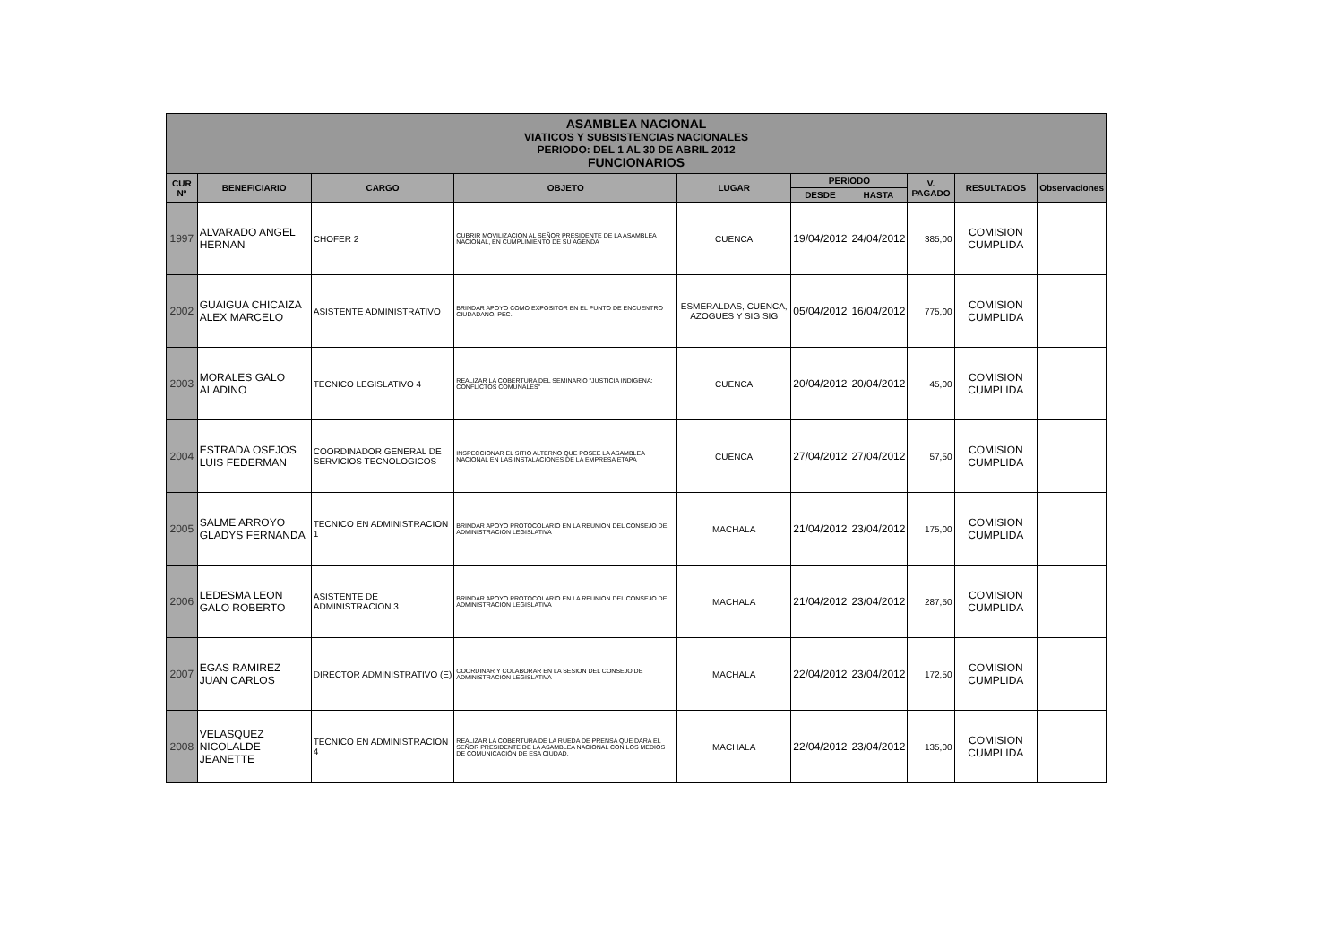| ASAMBLEA NACIONAL VIATICOS Y SUBSISTENCIAS NACIONALES PERIODO: DEL 1 AL 30 DE ABRIL 2012 FUNCIONARIOS | | | | | | | | | |
| --- | --- | --- | --- | --- | --- | --- | --- | --- | --- |
| CUR Nº | BENEFICIARIO | CARGO | OBJETO | LUGAR | PERIODO | | V. PAGADO | RESULTADOS | Observaciones |
| | | | | | DESDE | HASTA | | | |
| 1997 | ALVARADO ANGEL HERNAN | CHOFER 2 | CUBRIR MOVILIZACION AL SEÑOR PRESIDENTE DE LA ASAMBLEA NACIONAL, EN CUMPLIMIENTO DE SU AGENDA | CUENCA | 19/04/2012 | 24/04/2012 | 385,00 | COMISION CUMPLIDA | |
| 2002 | GUAIGUA CHICAIZA ALEX MARCELO | ASISTENTE ADMINISTRATIVO | BRINDAR APOYO COMO EXPOSITOR EN EL PUNTO DE ENCUENTRO CIUDADANO, PEC. | ESMERALDAS, CUENCA, AZOGUES Y SIG SIG | 05/04/2012 | 16/04/2012 | 775,00 | COMISION CUMPLIDA | |
| 2003 | MORALES GALO ALADINO | TECNICO LEGISLATIVO 4 | REALIZAR LA COBERTURA DEL SEMINARIO "JUSTICIA INDIGENA: CONFLICTOS COMUNALES" | CUENCA | 20/04/2012 | 20/04/2012 | 45,00 | COMISION CUMPLIDA | |
| 2004 | ESTRADA OSEJOS LUIS FEDERMAN | COORDINADOR GENERAL DE SERVICIOS TECNOLOGICOS | INSPECCIONAR EL SITIO ALTERNO QUE POSEE LA ASAMBLEA NACIONAL EN LAS INSTALACIONES DE LA EMPRESA ETAPA | CUENCA | 27/04/2012 | 27/04/2012 | 57,50 | COMISION CUMPLIDA | |
| 2005 | SALME ARROYO GLADYS FERNANDA | TECNICO EN ADMINISTRACION 1 | BRINDAR APOYO PROTOCOLARIO EN LA REUNION DEL CONSEJO DE ADMINISTRACION LEGISLATIVA | MACHALA | 21/04/2012 | 23/04/2012 | 175,00 | COMISION CUMPLIDA | |
| 2006 | LEDESMA LEON GALO ROBERTO | ASISTENTE DE ADMINISTRACION 3 | BRINDAR APOYO PROTOCOLARIO EN LA REUNION DEL CONSEJO DE ADMINISTRACION LEGISLATIVA | MACHALA | 21/04/2012 | 23/04/2012 | 287,50 | COMISION CUMPLIDA | |
| 2007 | EGAS RAMIREZ JUAN CARLOS | DIRECTOR ADMINISTRATIVO (E) | COORDINAR Y COLABORAR EN LA SESION DEL CONSEJO DE ADMINISTRACION LEGISLATIVA | MACHALA | 22/04/2012 | 23/04/2012 | 172,50 | COMISION CUMPLIDA | |
| 2008 | VELASQUEZ NICOLALDE JEANETTE | TECNICO EN ADMINISTRACION 4 | REALIZAR LA COBERTURA DE LA RUEDA DE PRENSA QUE DARA EL SEÑOR PRESIDENTE DE LA ASAMBLEA NACIONAL CON LOS MEDIOS DE COMUNICACIÓN DE ESA CIUDAD. | MACHALA | 22/04/2012 | 23/04/2012 | 135,00 | COMISION CUMPLIDA | |